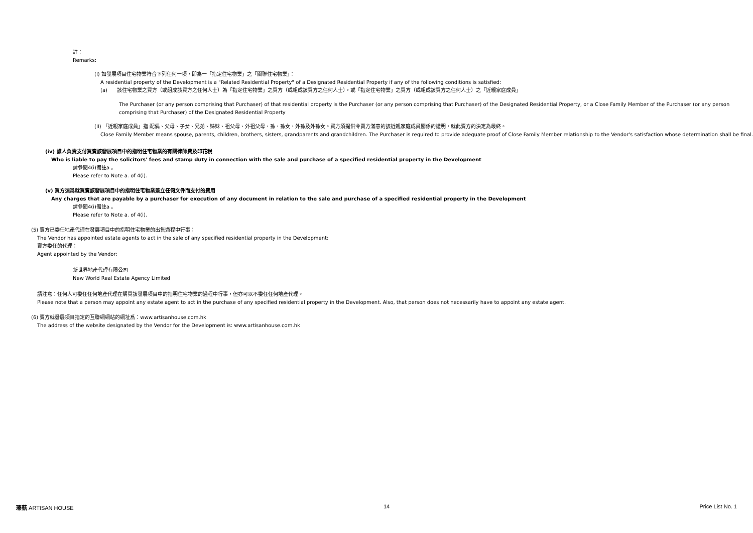註：
Remarks:
(I) 如發展項目住宅物業符合下列任何一項，即為一「指定住宅物業」之「關聯住宅物業」：
A residential property of the Development is a "Related Residential Property" of a Designated Residential Property if any of the following conditions is satisfied:
(a) 該住宅物業之買方（或組成該買方之任何人士）為「指定住宅物業」之買方（或組成該買方之任何人士），或「指定住宅物業」之買方（或組成該買方之任何人士）之「近親家庭成員」
The Purchaser (or any person comprising that Purchaser) of that residential property is the Purchaser (or any person comprising that Purchaser) of the Designated Residential Property, or a Close Family Member of the Purchaser (or any person comprising that Purchaser) of the Designated Residential Property
(II) 「近親家庭成員」指 配偶、父母、子女、兄弟、姊妹、祖父母、外祖父母、孫、孫女、外孫及外孫女。買方須提供令賣方滿意的該近親家庭成員關係的證明，就此賣方的決定為最終。
Close Family Member means spouse, parents, children, brothers, sisters, grandparents and grandchildren. The Purchaser is required to provide adequate proof of Close Family Member relationship to the Vendor's satisfaction whose determination shall be final.
(iv) 誰人負責支付買賣該發展項目中的指明住宅物業的有關律師費及印花稅
Who is liable to pay the solicitors' fees and stamp duty in connection with the sale and purchase of a specified residential property in the Development
請參閱4(i)備註a 。
Please refer to Note a. of 4(i).
(v) 買方須爲就買賣該發展項目中的指明住宅物業簽立任何文件而支付的費用
Any charges that are payable by a purchaser for execution of any document in relation to the sale and purchase of a specified residential property in the Development
請參閱4(i)備註a 。
Please refer to Note a. of 4(i).
(5) 賣方已委任地產代理在發展項目中的指明住宅物業的出售過程中行事：
The Vendor has appointed estate agents to act in the sale of any specified residential property in the Development:
賣方委任的代理：
Agent appointed by the Vendor:
新世界地產代理有限公司
New World Real Estate Agency Limited
請注意：任何人可委任任何地產代理在購買該發展項目中的指明住宅物業的過程中行事，但亦可以不委任任何地產代理。
Please note that a person may appoint any estate agent to act in the purchase of any specified residential property in the Development. Also, that person does not necessarily have to appoint any estate agent.
(6) 賣方就發展項目指定的互聯網網站的網址爲：www.artisanhouse.com.hk
The address of the website designated by the Vendor for the Development is: www.artisanhouse.com.hk
瑧蓺 ARTISAN HOUSE 14 Price List No. 1